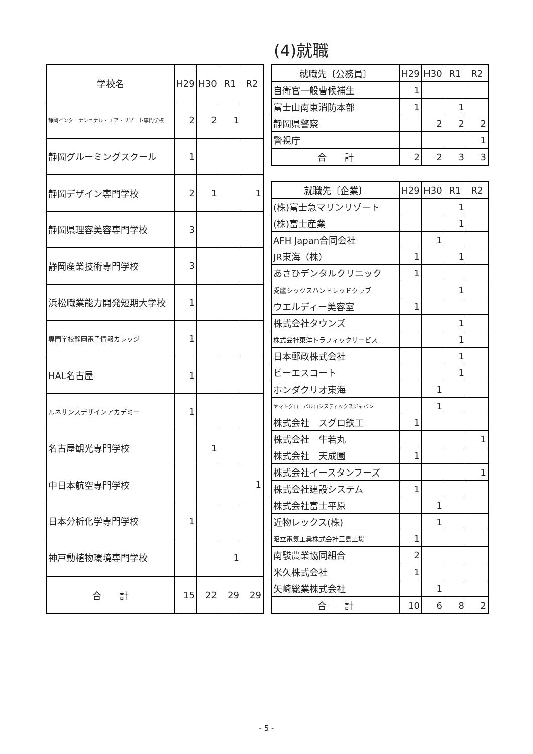(4)就職
| 学校名 | H29 | H30 | R1 | R2 |
| --- | --- | --- | --- | --- |
| 静岡インターナショナル・エア・リゾート専門学校 | 2 | 2 | 1 | |
| 静岡グルーミングスクール | 1 | | | |
| 静岡デザイン専門学校 | 2 | 1 | | 1 |
| 静岡県理容美容専門学校 | 3 | | | |
| 静岡産業技術専門学校 | 3 | | | |
| 浜松職業能力開発短期大学校 | 1 | | | |
| 専門学校静岡電子情報カレッジ | 1 | | | |
| HAL名古屋 | 1 | | | |
| ルネサンスデザインアカデミー | 1 | | | |
| 名古屋観光専門学校 | | 1 | | |
| 中日本航空専門学校 | | | | 1 |
| 日本分析化学専門学校 | 1 | | | |
| 神戸動植物環境専門学校 | | | 1 | |
| 合 計 | 15 | 22 | 29 | 29 |
| 就職先〔公務員〕 | H29 | H30 | R1 | R2 |
| --- | --- | --- | --- | --- |
| 自衛官一般曹候補生 | 1 | | | |
| 富士山南東消防本部 | 1 | | 1 | |
| 静岡県警察 | | 2 | 2 | 2 |
| 警視庁 | | | | 1 |
| 合 計 | 2 | 2 | 3 | 3 |
| 就職先〔企業〕 | H29 | H30 | R1 | R2 |
| --- | --- | --- | --- | --- |
| (株)富士急マリンリゾート | | | 1 | |
| (株)富士産業 | | | 1 | |
| AFH Japan合同会社 | | 1 | | |
| JR東海（株） | 1 | | 1 | |
| あさひデンタルクリニック | 1 | | | |
| 愛鷹シックスハンドレッドクラブ | | | 1 | |
| ウエルディー美容室 | 1 | | | |
| 株式会社タウンズ | | | 1 | |
| 株式会社東洋トラフィックサービス | | | 1 | |
| 日本郵政株式会社 | | | 1 | |
| ビーエスコート | | | 1 | |
| ホンダクリオ東海 | | 1 | | |
| ヤマトグローバルロジスティックスジャパン | | 1 | | |
| 株式会社 スグロ鉄工 | 1 | | | |
| 株式会社 牛若丸 | | | | 1 |
| 株式会社 天成園 | 1 | | | |
| 株式会社イースタンフーズ | | | | 1 |
| 株式会社建設システム | 1 | | | |
| 株式会社富士平原 | | 1 | | |
| 近物レックス(株) | | 1 | | |
| 昭立電気工業株式会社三島工場 | 1 | | | |
| 南駿農業協同組合 | 2 | | | |
| 米久株式会社 | 1 | | | |
| 矢崎総業株式会社 | | 1 | | |
| 合 計 | 10 | 6 | 8 | 2 |
- 5 -